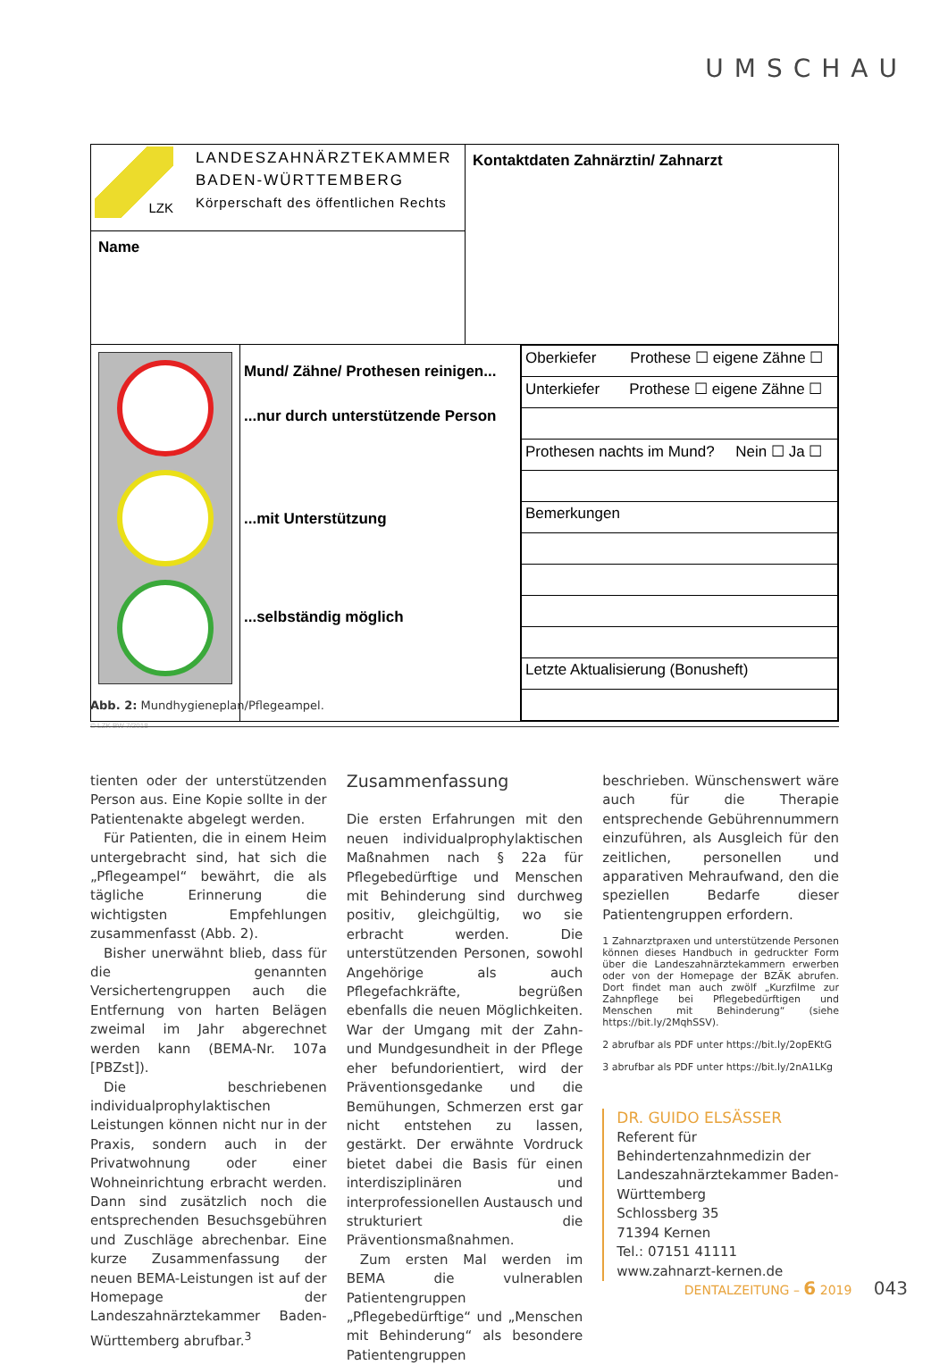UMSCHAU
| LZK LANDESZAHNÄRZTEKAMMER BADEN-WÜRTTEMBERG Körperschaft des öffentlichen Rechts | Kontaktdaten Zahnärztin/ Zahnarzt |
| Name | |
| | Mund/ Zähne/ Prothesen reinigen... ...nur durch unterstützende Person ...mit Unterstützung ...selbständig möglich | / Oberkiefer Prothese ☐ eigene Zähne ☐ / / Unterkiefer Prothese ☐ eigene Zähne ☐ / / Prothesen nachts im Mund? Nein ☐ Ja ☐ / / Bemerkungen / / Letzte Aktualisierung (Bonusheft) / |
© LZK BW 7/2018
Abb. 2: Mundhygieneplan/Pflegeampel.
tienten oder der unterstützenden Person aus. Eine Kopie sollte in der Patientenakte abgelegt werden.
Für Patienten, die in einem Heim untergebracht sind, hat sich die „Pflegeampel“ bewährt, die als tägliche Erinnerung die wichtigsten Empfehlungen zusammenfasst (Abb. 2).
Bisher unerwähnt blieb, dass für die genannten Versichertengruppen auch die Entfernung von harten Belägen zweimal im Jahr abgerechnet werden kann (BEMA-Nr. 107a [PBZst]).
Die beschriebenen individualprophylaktischen Leistungen können nicht nur in der Praxis, sondern auch in der Privatwohnung oder einer Wohneinrichtung erbracht werden. Dann sind zusätzlich noch die entsprechenden Besuchsgebühren und Zuschläge abrechenbar. Eine kurze Zusammenfassung der neuen BEMA-Leistungen ist auf der Homepage der Landeszahnärztekammer Baden-Württemberg abrufbar.<sup>3</sup>
Zusammenfassung
Die ersten Erfahrungen mit den neuen individualprophylaktischen Maßnahmen nach § 22a für Pflegebedürftige und Menschen mit Behinderung sind durchweg positiv, gleichgültig, wo sie erbracht werden. Die unterstützenden Personen, sowohl Angehörige als auch Pflegefachkräfte, begrüßen ebenfalls die neuen Möglichkeiten. War der Umgang mit der Zahn- und Mundgesundheit in der Pflege eher befundorientiert, wird der Präventionsgedanke und die Bemühungen, Schmerzen erst gar nicht entstehen zu lassen, gestärkt. Der erwähnte Vordruck bietet dabei die Basis für einen interdisziplinären und interprofessionellen Austausch und strukturiert die Präventionsmaßnahmen.
Zum ersten Mal werden im BEMA die vulnerablen Patientengruppen „Pflegebedürftige“ und „Menschen mit Behinderung“ als besondere Patientengruppen
beschrieben. Wünschenswert wäre auch für die Therapie entsprechende Gebührennummern einzuführen, als Ausgleich für den zeitlichen, personellen und apparativen Mehraufwand, den die speziellen Bedarfe dieser Patientengruppen erfordern.
1 Zahnarztpraxen und unterstützende Personen können dieses Handbuch in gedruckter Form über die Landeszahnärztekammern erwerben oder von der Homepage der BZÄK abrufen. Dort findet man auch zwölf „Kurzfilme zur Zahnpflege bei Pflegebedürftigen und Menschen mit Behinderung“ (siehe https://bit.ly/2MqhSSV).
2 abrufbar als PDF unter https://bit.ly/2opEKtG
3 abrufbar als PDF unter https://bit.ly/2nA1LKg
DR. GUIDO ELSÄSSER
Referent für Behindertenzahnmedizin der Landeszahnärztekammer Baden-Württemberg
Schlossberg 35
71394 Kernen
Tel.: 07151 41111
www.zahnarzt-kernen.de
DENTALZEITUNG – 6 2019 043